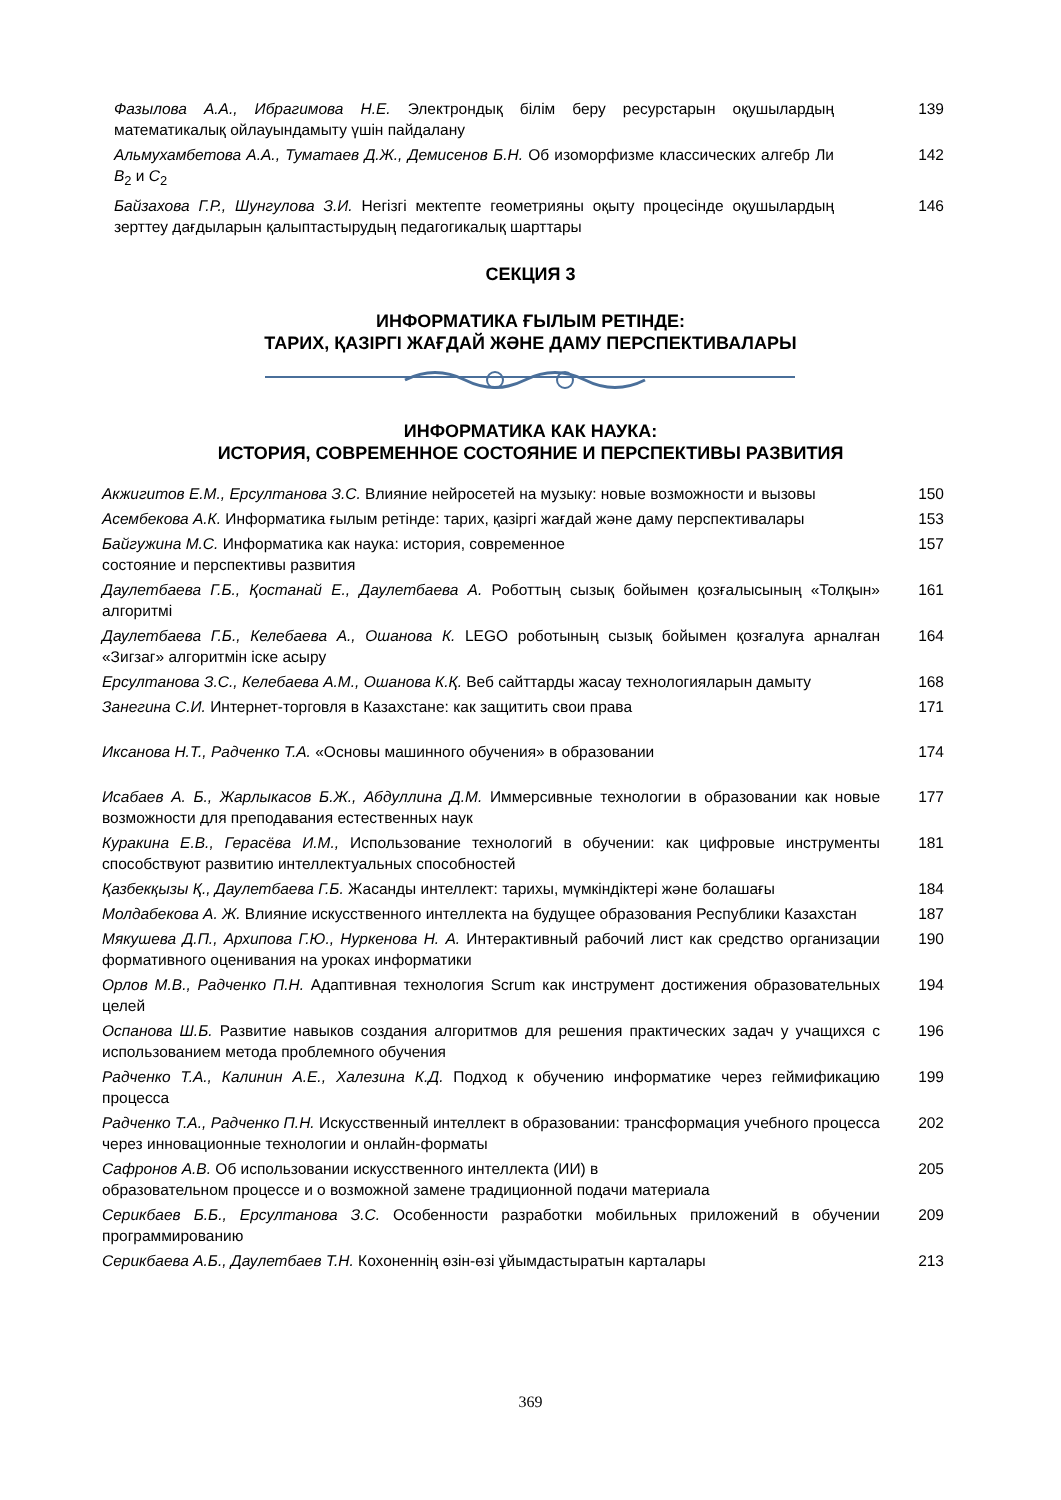Фазылова А.А., Ибрагимова Н.Е. Электрондық білім беру ресурстарын оқушылардың математикалық ойлауындамыту үшін пайдалану
139
Альмухамбетова А.А., Туматаев Д.Ж., Демисенов Б.Н. Об изоморфизме классических алгебр Ли B<sub>2</sub> и C<sub>2</sub>
142
Байзахова Г.Р., Шунгулова З.И. Негізгі мектепте геометрияны оқыту процесінде оқушылардың зерттеу дағдыларын қалыптастырудың педагогикалық шарттары
146
СЕКЦИЯ 3
ИНФОРМАТИКА ҒЫЛЫМ РЕТІНДЕ:
ТАРИХ, ҚАЗІРГІ ЖАҒДАЙ ЖӘНЕ ДАМУ ПЕРСПЕКТИВАЛАРЫ
ИНФОРМАТИКА КАК НАУКА:
ИСТОРИЯ, СОВРЕМЕННОЕ СОСТОЯНИЕ И ПЕРСПЕКТИВЫ РАЗВИТИЯ
Акжигитов Е.М., Ерсултанова З.С. Влияние нейросетей на музыку: новые возможности и вызовы
150
Асембекова А.К. Информатика ғылым ретінде: тарих, қазіргі жағдай және даму перспективалары
153
Байгужина М.С. Информатика как наука: история, современное
состояние и перспективы развития
157
Даулетбаева Г.Б., Қостанай Е., Даулетбаева А. Роботтың сызық бойымен қозғалысының «Толқын» алгоритмі
161
Даулетбаева Г.Б., Келебаева А., Ошанова К. LEGO роботының сызық бойымен қозғалуға арналған «Зигзаг» алгоритмін іске асыру
164
Ерсултанова З.С., Келебаева А.М., Ошанова К.Қ. Веб сайттарды жасау технологияларын дамыту
168
Занегина С.И. Интернет-торговля в Казахстане: как защитить свои права 171
Иксанова Н.Т., Радченко Т.А. «Основы машинного обучения» в образовании 174
Исабаев А. Б., Жарлыкасов Б.Ж., Абдуллина Д.М. Иммерсивные технологии в образовании как новые возможности для преподавания естественных наук
177
Куракина Е.В., Герасёва И.М., Использование технологий в обучении: как цифровые инструменты способствуют развитию интеллектуальных способностей
181
Қазбекқызы Қ., Даулетбаева Г.Б. Жасанды интеллект: тарихы, мүмкіндіктері және болашағы
184
Молдабекова А. Ж. Влияние искусственного интеллекта на будущее образования Республики Казахстан
187
Мякушева Д.П., Архипова Г.Ю., Нуркенова Н. А. Интерактивный рабочий лист как средство организации формативного оценивания на уроках информатики
190
Орлов М.В., Радченко П.Н. Адаптивная технология Scrum как инструмент достижения образовательных целей
194
Оспанова Ш.Б. Развитие навыков создания алгоритмов для решения практических задач у учащихся с использованием метода проблемного обучения
196
Радченко Т.А., Калинин А.Е., Халезина К.Д. Подход к обучению информатике через геймификацию процесса
199
Радченко Т.А., Радченко П.Н. Искусственный интеллект в образовании: трансформация учебного процесса через инновационные технологии и онлайн-форматы
202
Сафронов А.В. Об использовании искусственного интеллекта (ИИ) в
образовательном процессе и о возможной замене традиционной подачи материала
205
Серикбаев Б.Б., Ерсултанова З.С. Особенности разработки мобильных приложений в обучении программированию
209
Серикбаева А.Б., Даулетбаев Т.Н. Кохоненнің өзін-өзі ұйымдастыратын карталары 213
369